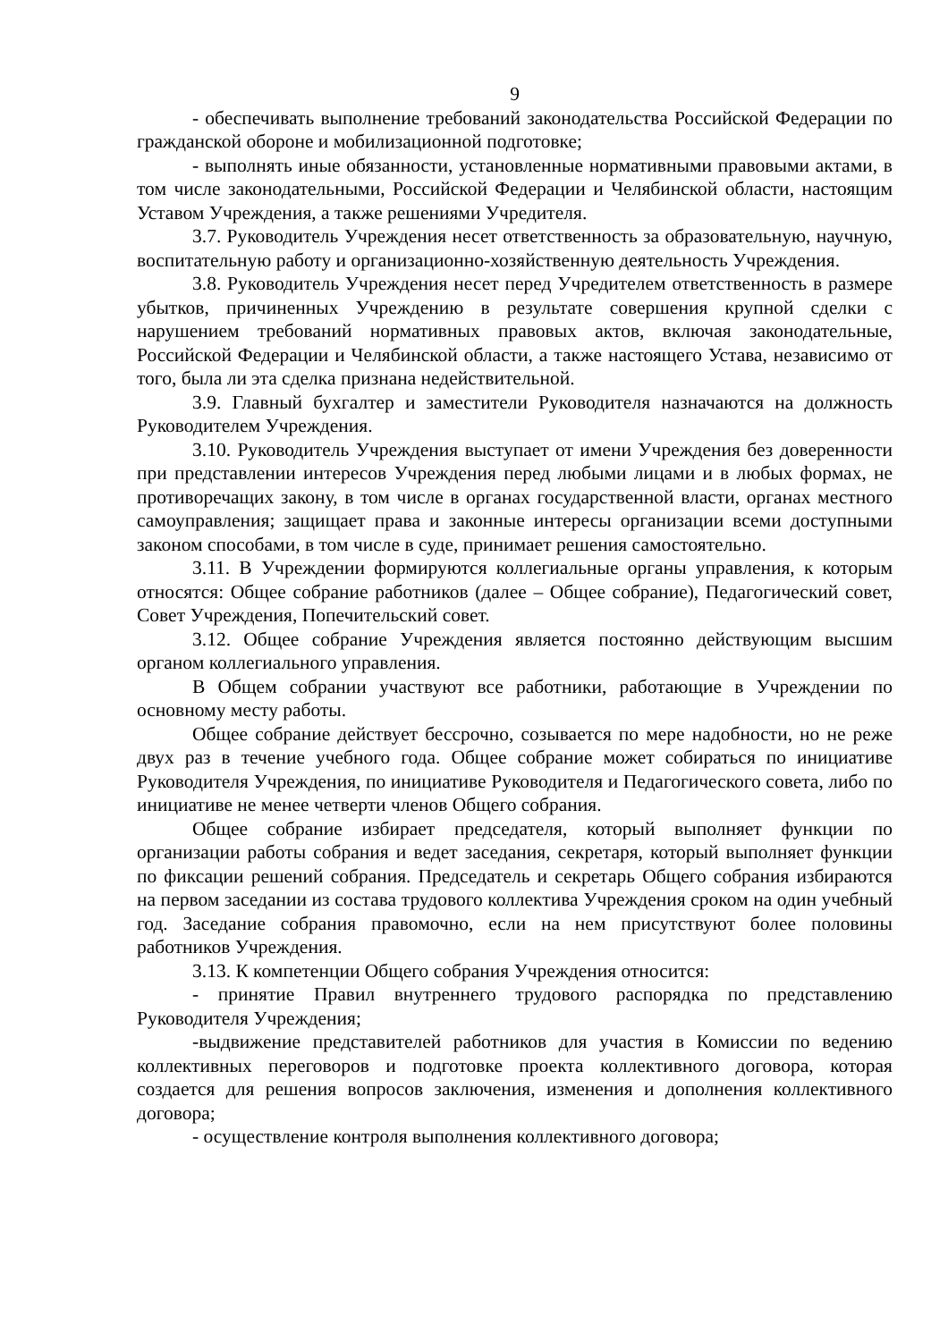9
- обеспечивать выполнение требований законодательства Российской Федерации по гражданской обороне и мобилизационной подготовке;
- выполнять иные обязанности, установленные нормативными правовыми актами, в том числе законодательными, Российской Федерации и Челябинской области, настоящим Уставом Учреждения, а также решениями Учредителя.
3.7. Руководитель Учреждения несет ответственность за образовательную, научную, воспитательную работу и организационно-хозяйственную деятельность Учреждения.
3.8. Руководитель Учреждения несет перед Учредителем ответственность в размере убытков, причиненных Учреждению в результате совершения крупной сделки с нарушением требований нормативных правовых актов, включая законодательные, Российской Федерации и Челябинской области, а также настоящего Устава, независимо от того, была ли эта сделка признана недействительной.
3.9. Главный бухгалтер и заместители Руководителя назначаются на должность Руководителем Учреждения.
3.10. Руководитель Учреждения выступает от имени Учреждения без доверенности при представлении интересов Учреждения перед любыми лицами и в любых формах, не противоречащих закону, в том числе в органах государственной власти, органах местного самоуправления; защищает права и законные интересы организации всеми доступными законом способами, в том числе в суде, принимает решения самостоятельно.
3.11. В Учреждении формируются коллегиальные органы управления, к которым относятся: Общее собрание работников (далее – Общее собрание), Педагогический совет, Совет Учреждения, Попечительский совет.
3.12. Общее собрание Учреждения является постоянно действующим высшим органом коллегиального управления.
В Общем собрании участвуют все работники, работающие в Учреждении по основному месту работы.
Общее собрание действует бессрочно, созывается по мере надобности, но не реже двух раз в течение учебного года. Общее собрание может собираться по инициативе Руководителя Учреждения, по инициативе Руководителя и Педагогического совета, либо по инициативе не менее четверти членов Общего собрания.
Общее собрание избирает председателя, который выполняет функции по организации работы собрания и ведет заседания, секретаря, который выполняет функции по фиксации решений собрания. Председатель и секретарь Общего собрания избираются на первом заседании из состава трудового коллектива Учреждения сроком на один учебный год. Заседание собрания правомочно, если на нем присутствуют более половины работников Учреждения.
3.13. К компетенции Общего собрания Учреждения относится:
- принятие Правил внутреннего трудового распорядка по представлению Руководителя Учреждения;
-выдвижение представителей работников для участия в Комиссии по ведению коллективных переговоров и подготовке проекта коллективного договора, которая создается для решения вопросов заключения, изменения и дополнения коллективного договора;
- осуществление контроля выполнения коллективного договора;